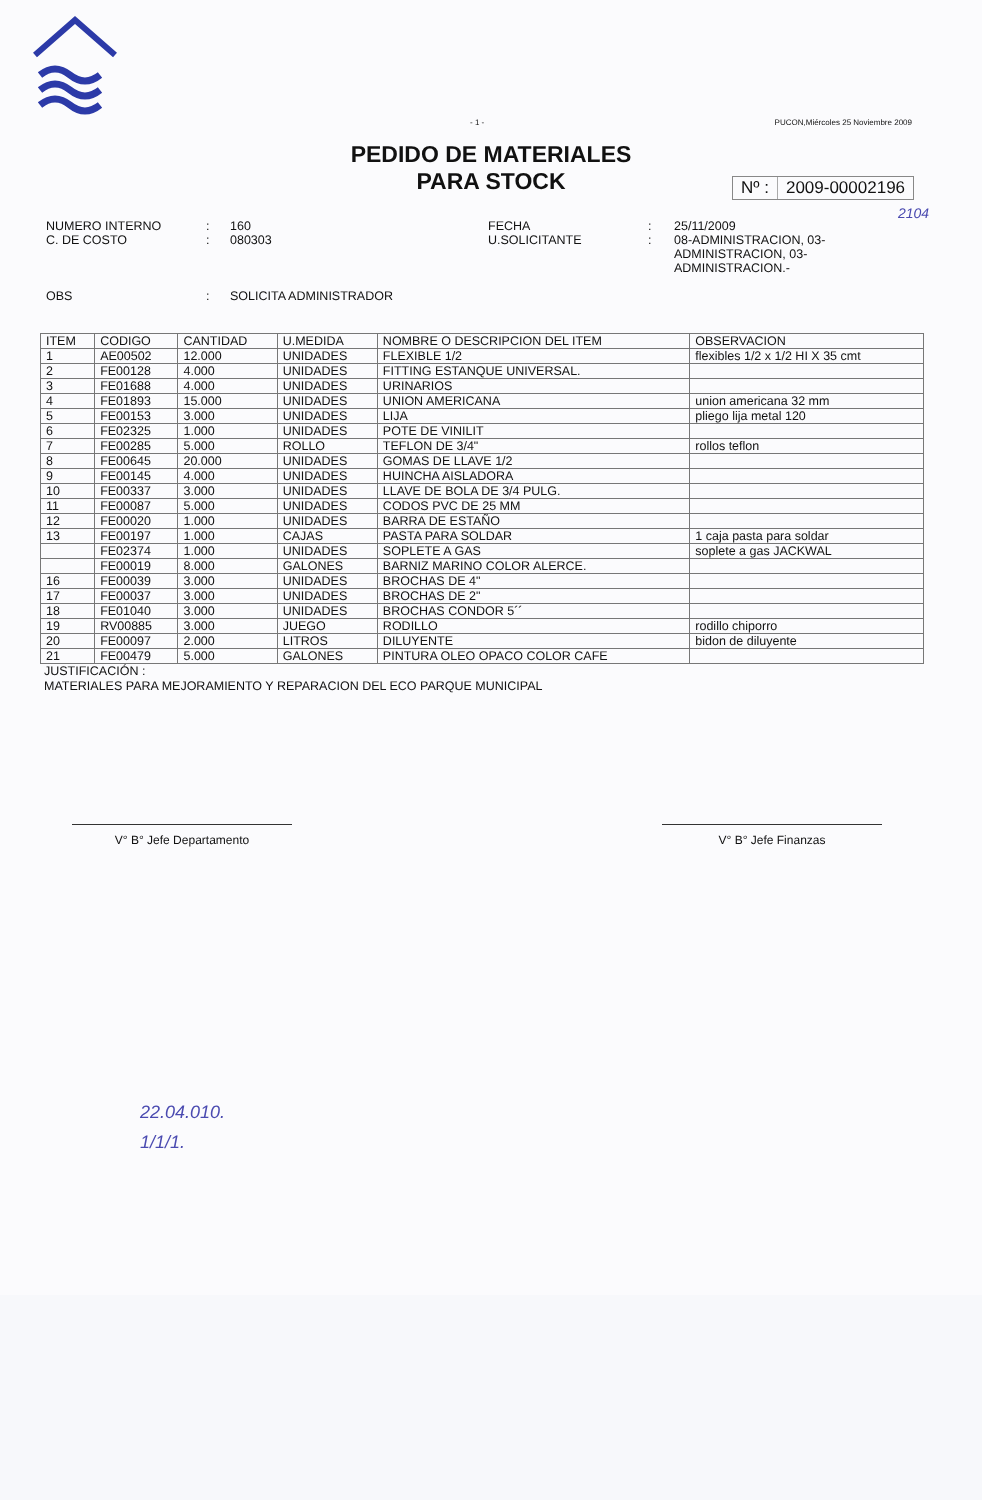- 1 - PUCON,Miércoles 25 Noviembre 2009
PEDIDO DE MATERIALES
PARA STOCK
Nº : 2009-00002196
2104
NUMERO INTERNO
C. DE COSTO
OBS
:
:
:
160
080303
SOLICITA ADMINISTRADOR
FECHA
U.SOLICITANTE
:
:
25/11/2009
08-ADMINISTRACION, 03-
ADMINISTRACION, 03-
ADMINISTRACION.-
| ITEM | CODIGO | CANTIDAD | U.MEDIDA | NOMBRE O DESCRIPCION DEL ITEM | OBSERVACION |
| --- | --- | --- | --- | --- | --- |
| 1 | AE00502 | 12.000 | UNIDADES | FLEXIBLE 1/2 | flexibles 1/2 x 1/2 HI X 35 cmt |
| 2 | FE00128 | 4.000 | UNIDADES | FITTING ESTANQUE UNIVERSAL. | |
| 3 | FE01688 | 4.000 | UNIDADES | URINARIOS | |
| 4 | FE01893 | 15.000 | UNIDADES | UNION AMERICANA | union americana 32 mm |
| 5 | FE00153 | 3.000 | UNIDADES | LIJA | pliego lija metal 120 |
| 6 | FE02325 | 1.000 | UNIDADES | POTE DE VINILIT | |
| 7 | FE00285 | 5.000 | ROLLO | TEFLON DE 3/4" | rollos teflon |
| 8 | FE00645 | 20.000 | UNIDADES | GOMAS DE LLAVE 1/2 | |
| 9 | FE00145 | 4.000 | UNIDADES | HUINCHA AISLADORA | |
| 10 | FE00337 | 3.000 | UNIDADES | LLAVE DE BOLA DE 3/4 PULG. | |
| 11 | FE00087 | 5.000 | UNIDADES | CODOS PVC DE 25 MM | |
| 12 | FE00020 | 1.000 | UNIDADES | BARRA DE ESTAÑO | |
| 13 | FE00197 | 1.000 | CAJAS | PASTA PARA SOLDAR | 1 caja pasta para soldar |
| | FE02374 | 1.000 | UNIDADES | SOPLETE A GAS | soplete a gas JACKWAL |
| | FE00019 | 8.000 | GALONES | BARNIZ MARINO COLOR ALERCE. | |
| 16 | FE00039 | 3.000 | UNIDADES | BROCHAS DE 4" | |
| 17 | FE00037 | 3.000 | UNIDADES | BROCHAS DE 2" | |
| 18 | FE01040 | 3.000 | UNIDADES | BROCHAS CONDOR 5´´ | |
| 19 | RV00885 | 3.000 | JUEGO | RODILLO | rodillo chiporro |
| 20 | FE00097 | 2.000 | LITROS | DILUYENTE | bidon de diluyente |
| 21 | FE00479 | 5.000 | GALONES | PINTURA OLEO OPACO COLOR CAFE | |
JUSTIFICACIÓN :
MATERIALES PARA MEJORAMIENTO Y REPARACION DEL ECO PARQUE MUNICIPAL
V° B° Jefe Departamento V° B° Jefe Finanzas
22.04.010.
1/1/1.